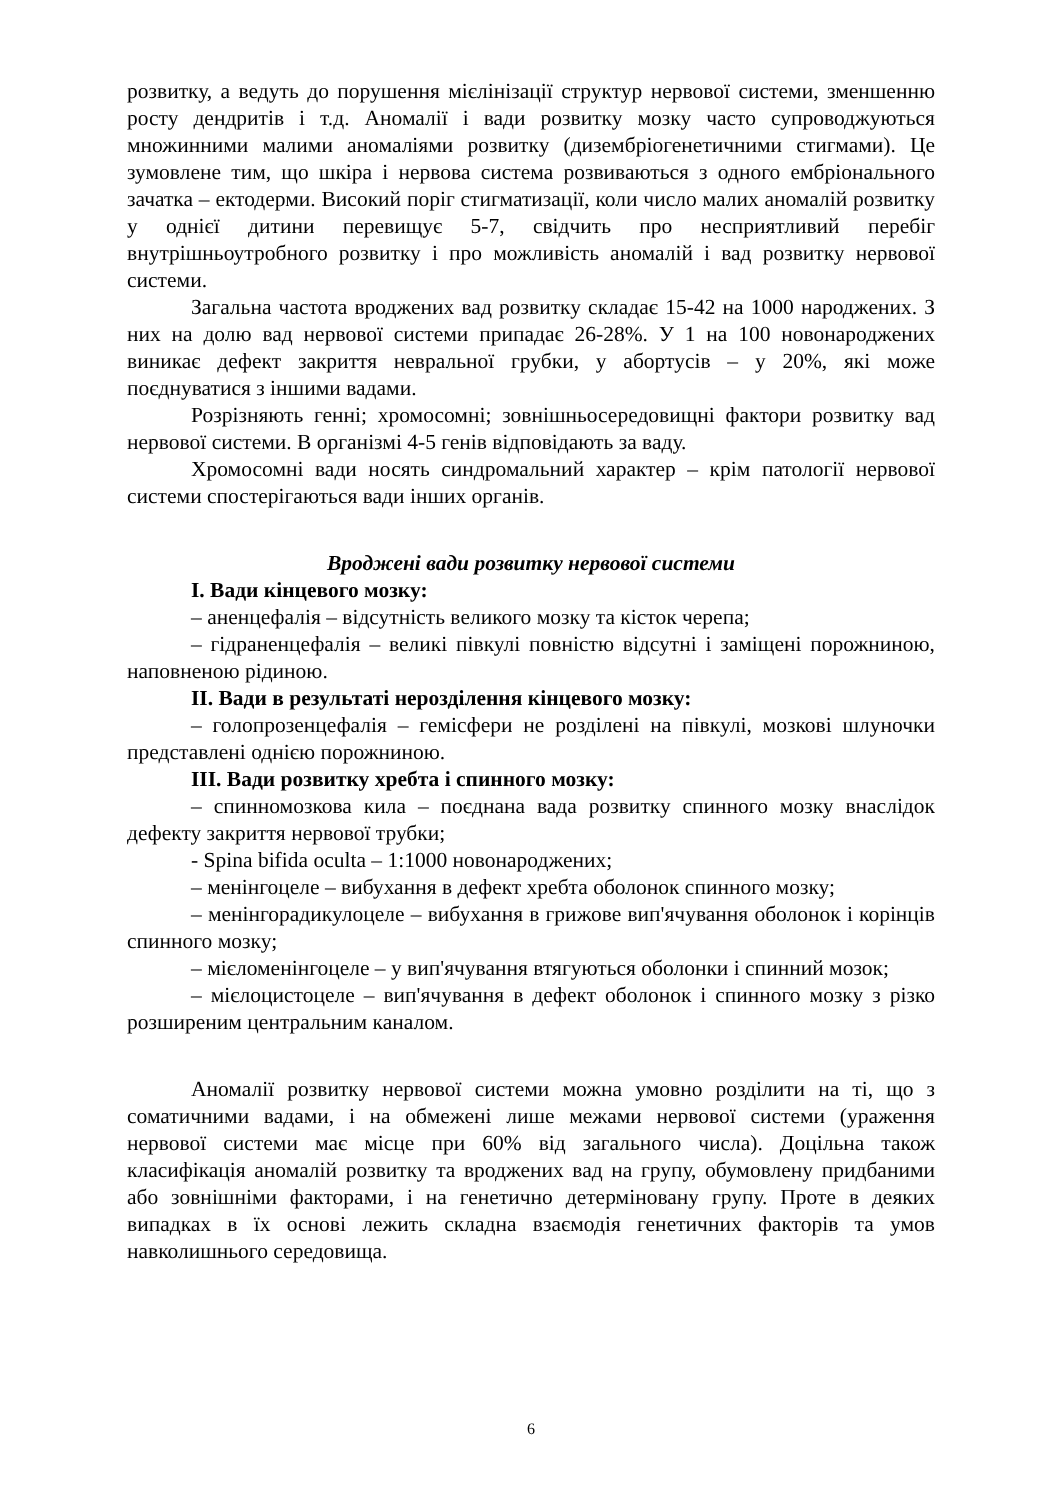розвитку, а ведуть до порушення мієлінізації структур нервової системи, зменшенню росту дендритів і т.д. Аномалії і вади розвитку мозку часто супроводжуються множинними малими аномаліями розвитку (дизембріогенетичними стигмами). Це зумовлене тим, що шкіра і нервова система розвиваються з одного ембріонального зачатка – ектодерми. Високий поріг стигматизації, коли число малих аномалій розвитку у однієї дитини перевищує 5-7, свідчить про несприятливий перебіг внутрішньоутробного розвитку і про можливість аномалій і вад розвитку нервової системи.
Загальна частота вроджених вад розвитку складає 15-42 на 1000 народжених. З них на долю вад нервової системи припадає 26-28%. У 1 на 100 новонароджених виникає дефект закриття невральної грубки, у абортусів – у 20%, які може поєднуватися з іншими вадами.
Розрізняють генні; хромосомні; зовнішньосередовищні фактори розвитку вад нервової системи. В організмі 4-5 генів відповідають за ваду.
Хромосомні вади носять синдромальний характер – крім патології нервової системи спостерігаються вади інших органів.
Вроджені вади розвитку нервової системи
I. Вади кінцевого мозку:
– аненцефалія – відсутність великого мозку та кісток черепа;
– гідраненцефалія – великі півкулі повністю відсутні і заміщені порожниною, наповненою рідиною.
II. Вади в результаті нерозділення кінцевого мозку:
– голопрозенцефалія – гемісфери не розділені на півкулі, мозкові шлуночки представлені однією порожниною.
III. Вади розвитку хребта і спинного мозку:
– спинномозкова кила – поєднана вада розвитку спинного мозку внаслідок дефекту закриття нервової трубки;
- Spina bifida oculta – 1:1000 новонароджених;
– менінгоцеле – вибухання в дефект хребта оболонок спинного мозку;
– менінгорадикулоцеле – вибухання в грижове вип'ячування оболонок і корінців спинного мозку;
– мієломенінгоцеле – у вип'ячування втягуються оболонки і спинний мозок;
– мієлоцистоцеле – вип'ячування в дефект оболонок і спинного мозку з різко розширеним центральним каналом.
Аномалії розвитку нервової системи можна умовно розділити на ті, що з соматичними вадами, і на обмежені лише межами нервової системи (ураження нервової системи має місце при 60% від загального числа). Доцільна також класифікація аномалій розвитку та вроджених вад на групу, обумовлену придбаними або зовнішніми факторами, і на генетично детерміновану групу. Проте в деяких випадках в їх основі лежить складна взаємодія генетичних факторів та умов навколишнього середовища.
6